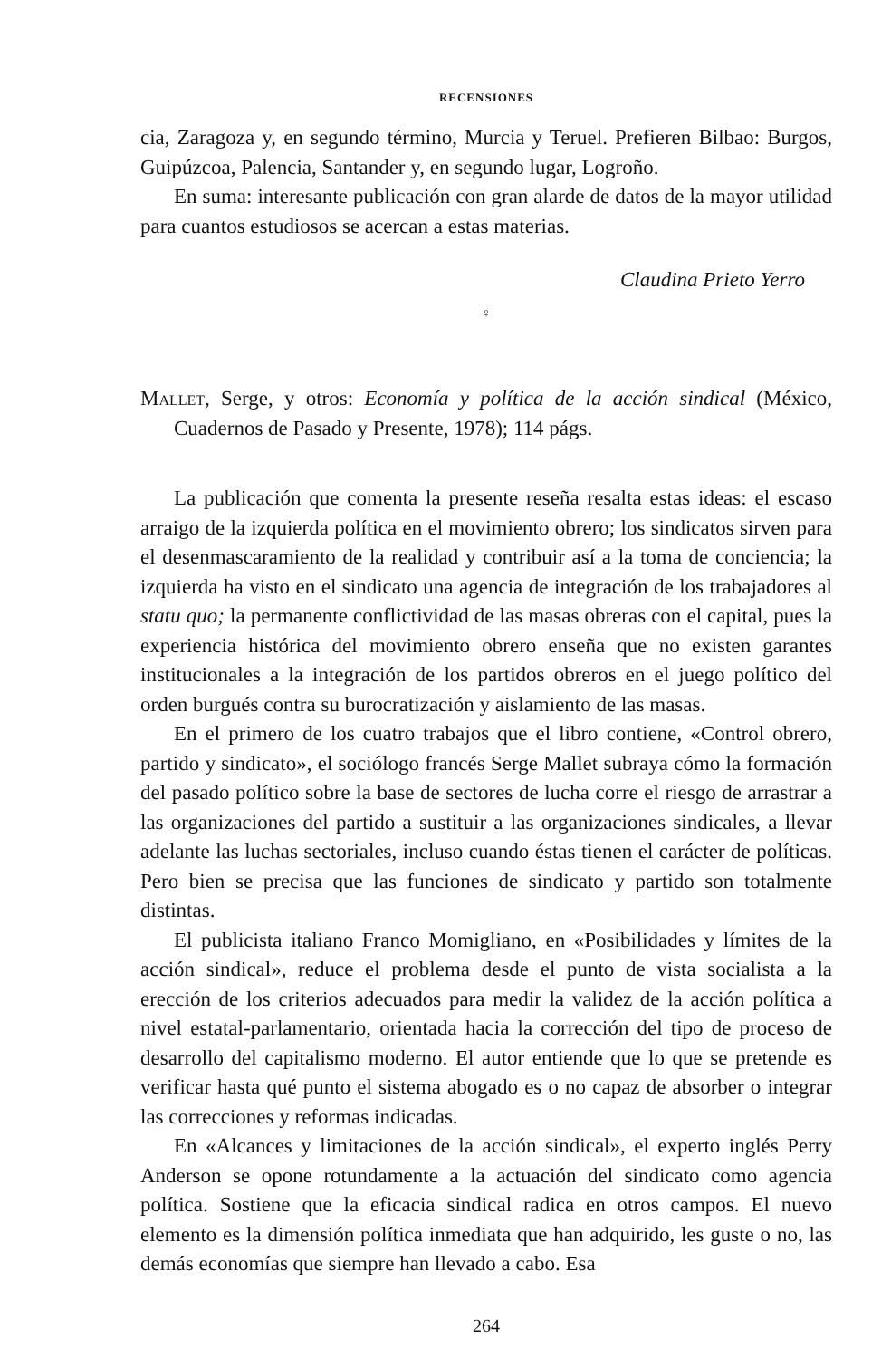RECENSIONES
cia, Zaragoza y, en segundo término, Murcia y Teruel. Prefieren Bilbao: Burgos, Guipúzcoa, Palencia, Santander y, en segundo lugar, Logroño.
En suma: interesante publicación con gran alarde de datos de la mayor utilidad para cuantos estudiosos se acercan a estas materias.
Claudina Prieto Yerro
♀
Mallet, Serge, y otros: Economía y política de la acción sindical (México, Cuadernos de Pasado y Presente, 1978); 114 págs.
La publicación que comenta la presente reseña resalta estas ideas: el escaso arraigo de la izquierda política en el movimiento obrero; los sindicatos sirven para el desenmascaramiento de la realidad y contribuir así a la toma de conciencia; la izquierda ha visto en el sindicato una agencia de integración de los trabajadores al statu quo; la permanente conflictividad de las masas obreras con el capital, pues la experiencia histórica del movimiento obrero enseña que no existen garantes institucionales a la integración de los partidos obreros en el juego político del orden burgués contra su burocratización y aislamiento de las masas.
En el primero de los cuatro trabajos que el libro contiene, «Control obrero, partido y sindicato», el sociólogo francés Serge Mallet subraya cómo la formación del pasado político sobre la base de sectores de lucha corre el riesgo de arrastrar a las organizaciones del partido a sustituir a las organizaciones sindicales, a llevar adelante las luchas sectoriales, incluso cuando éstas tienen el carácter de políticas. Pero bien se precisa que las funciones de sindicato y partido son totalmente distintas.
El publicista italiano Franco Momigliano, en «Posibilidades y límites de la acción sindical», reduce el problema desde el punto de vista socialista a la erección de los criterios adecuados para medir la validez de la acción política a nivel estatal-parlamentario, orientada hacia la corrección del tipo de proceso de desarrollo del capitalismo moderno. El autor entiende que lo que se pretende es verificar hasta qué punto el sistema abogado es o no capaz de absorber o integrar las correcciones y reformas indicadas.
En «Alcances y limitaciones de la acción sindical», el experto inglés Perry Anderson se opone rotundamente a la actuación del sindicato como agencia política. Sostiene que la eficacia sindical radica en otros campos. El nuevo elemento es la dimensión política inmediata que han adquirido, les guste o no, las demás economías que siempre han llevado a cabo. Esa
264